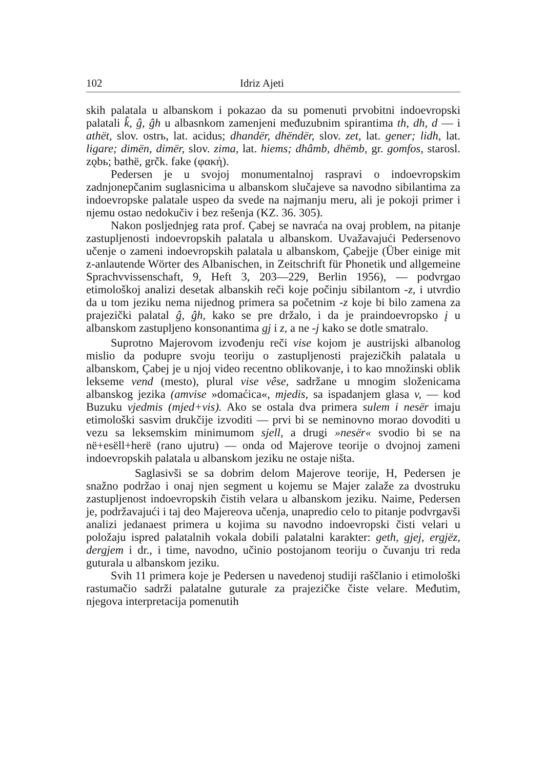102 Idriz Ajeti
skih palatala u albanskom i pokazao da su pomenuti prvobitni indoevropski palatali k̂, ĝ, ĝh u albasnkom zamenjeni međuzubnim spirantima th, dh, d — i athët, slov. ostrь, lat. acidus; dhandër, dhëndër, slov. zet, lat. gener; lidh, lat. ligare; dimën, dimër, slov. zima, lat. hiems; dhâmb, dhëmb, gr. gomfos, starosl. zǫbь; bathë, grčk. fake (φακή).
Pedersen je u svojoj monumentalnoj raspravi o indoevropskim zadnjonepčanim suglasnicima u albanskom slučajeve sa navodno sibilantima za indoevropske palatale uspeo da svede na najmanju meru, ali je pokoji primer i njemu ostao nedokučiv i bez rešenja (KZ. 36. 305).
Nakon posljednjeg rata prof. Çabej se navraća na ovaj problem, na pitanje zastupljenosti indoevropskih palatala u albanskom. Uvažavajući Pedersenovo učenje o zameni indoevropskih palatala u albanskom, Çabejje (Über einige mit z-anlautende Wörter des Albanischen, in Zeitschrift für Phonetik und allgemeine Sprachvvissenschaft, 9, Heft 3, 203—229, Berlin 1956), — podvrgao etimološkoj analizi desetak albanskih reči koje počinju sibilantom -z, i utvrdio da u tom jeziku nema nijednog primera sa početnim -z koje bi bilo zamena za prajezički palatal ĝ, ĝh, kako se pre držalo, i da je praindoevropsko į u albanskom zastupljeno konsonantima gj i z, a ne -j kako se dotle smatralo.
Suprotno Majerovom izvođenju reči vise kojom je austrijski albanolog mislio da podupre svoju teoriju o zastupljenosti prajezičkih palatala u albanskom, Çabej je u njoj video recentno oblikovanje, i to kao množinski oblik lekseme vend (mesto), plural vise vêse, sadržane u mnogim složenicama albanskog jezika (amvise »domaćica«, mjedis, sa ispadanjem glasa v, — kod Buzuku vjedmis (mjed+vis). Ako se ostala dva primera sulem i nesër imaju etimološki sasvim drukčije izvoditi — prvi bi se neminovno morao dovoditi u vezu sa leksemskim minimumom sjell, a drugi »nesër« svodio bi se na në+esëll+herë (rano ujutru) — onda od Majerove teorije o dvojnoj zameni indoevropskih palatala u albanskom jeziku ne ostaje ništa.
Saglasivši se sa dobrim delom Majerove teorije, H, Pedersen je snažno podržao i onaj njen segment u kojemu se Majer zalaže za dvostruku zastupljenost indoevropskih čistih velara u albanskom jeziku. Naime, Pedersen je, podržavajući i taj deo Majereova učenja, unapredio celo to pitanje podvrgavši analizi jedanaest primera u kojima su navodno indoevropski čisti velari u položaju ispred palatalnih vokala dobili palatalni karakter: geth, gjej, ergjëz, dergjem i dr., i time, navodno, učinio postojanom teoriju o čuvanju tri reda guturala u albanskom jeziku.
Svih 11 primera koje je Pedersen u navedenoj studiji raščlanio i etimološki rastumačio sadrži palatalne guturale za prajezičke čiste velare. Međutim, njegova interpretacija pomenutih